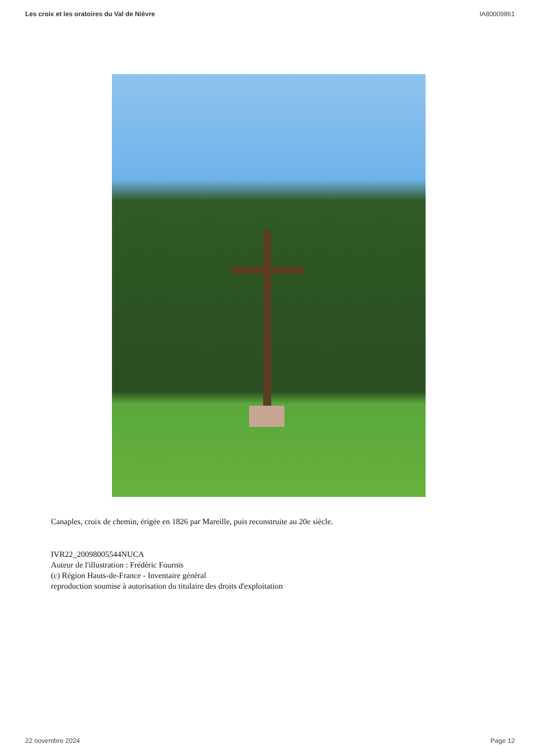Les croix et les oratoires du Val de Nièvre IA80009861
Canaples, croix de chemin, érigée en 1826 par Mareille, puis reconstruite au 20e siècle.
IVR22_20098005544NUCA
Auteur de l'illustration : Frédéric Fournis
(c) Région Hauts-de-France - Inventaire général
reproduction soumise à autorisation du titulaire des droits d'exploitation
22 novembre 2024 Page 12